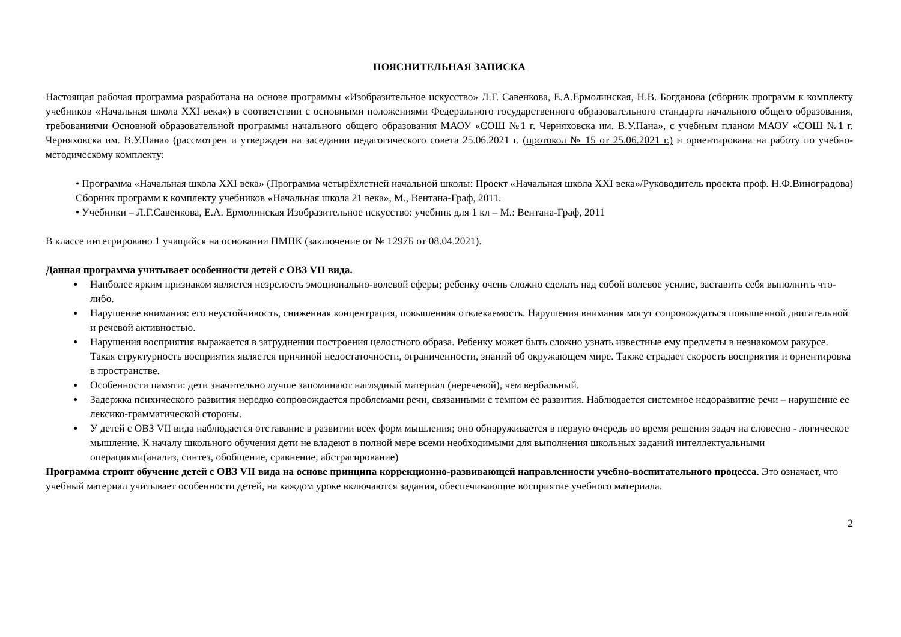ПОЯСНИТЕЛЬНАЯ ЗАПИСКА
Настоящая рабочая программа разработана на основе программы «Изобразительное искусство» Л.Г. Савенкова, Е.А.Ермолинская, Н.В. Богданова (сборник программ к комплекту учебников «Начальная школа XXI века») в соответствии с основными положениями Федерального государственного образовательного стандарта начального общего образования, требованиями Основной образовательной программы начального общего образования МАОУ «СОШ №1 г. Черняховска им. В.У.Пана», с учебным планом МАОУ «СОШ №1 г. Черняховска им. В.У.Пана» (рассмотрен и утвержден на заседании педагогического совета 25.06.2021 г. (протокол № 15 от 25.06.2021 г.) и ориентирована на работу по учебно-методическому комплекту:
• Программа «Начальная школа XXI века» (Программа четырёхлетней начальной школы: Проект «Начальная школа XXI века»/Руководитель проекта проф. Н.Ф.Виноградова) Сборник программ к комплекту учебников «Начальная школа 21 века», М., Вентана-Граф, 2011.
• Учебники – Л.Г.Савенкова, Е.А. Ермолинская Изобразительное искусство: учебник для 1 кл – М.: Вентана-Граф, 2011
В классе интегрировано 1 учащийся на основании ПМПК (заключение от № 1297Б от 08.04.2021).
Данная программа учитывает особенности детей с ОВЗ VII вида.
Наиболее ярким признаком является незрелость эмоционально-волевой сферы; ребенку очень сложно сделать над собой волевое усилие, заставить себя выполнить что-либо.
Нарушение внимания: его неустойчивость, сниженная концентрация, повышенная отвлекаемость. Нарушения внимания могут сопровождаться повышенной двигательной и речевой активностью.
Нарушения восприятия выражается в затруднении построения целостного образа. Ребенку может быть сложно узнать известные ему предметы в незнакомом ракурсе. Такая структурность восприятия является причиной недостаточности, ограниченности, знаний об окружающем мире. Также страдает скорость восприятия и ориентировка в пространстве.
Особенности памяти: дети значительно лучше запоминают наглядный материал (неречевой), чем вербальный.
Задержка психического развития нередко сопровождается проблемами речи, связанными с темпом ее развития. Наблюдается системное недоразвитие речи – нарушение ее лексико-грамматической стороны.
У детей с ОВЗ VII вида наблюдается отставание в развитии всех форм мышления; оно обнаруживается в первую очередь во время решения задач на словесно - логическое мышление. К началу школьного обучения дети не владеют в полной мере всеми необходимыми для выполнения школьных заданий интеллектуальными операциями(анализ, синтез, обобщение, сравнение, абстрагирование)
Программа строит обучение детей с ОВЗ VII вида на основе принципа коррекционно-развивающей направленности учебно-воспитательного процесса. Это означает, что учебный материал учитывает особенности детей, на каждом уроке включаются задания, обеспечивающие восприятие учебного материала.
2